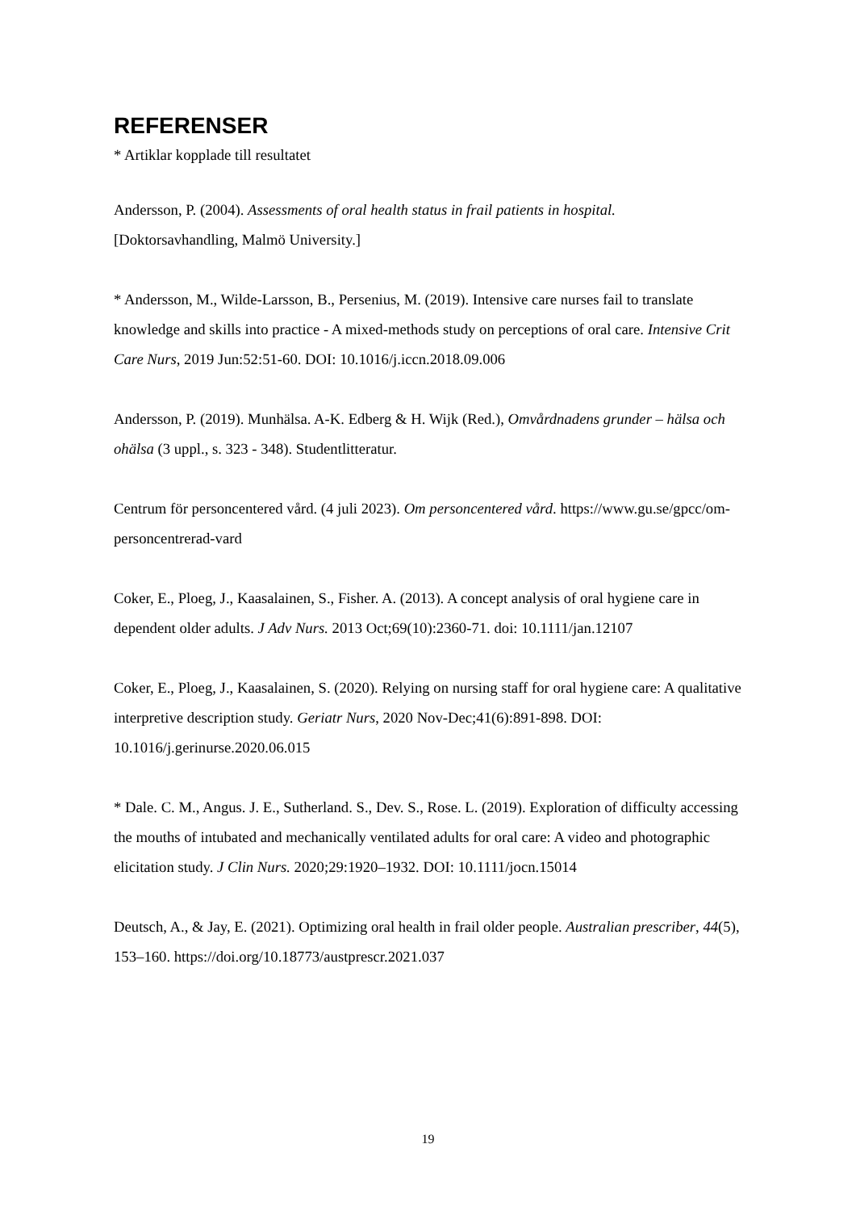REFERENSER
* Artiklar kopplade till resultatet
Andersson, P. (2004). Assessments of oral health status in frail patients in hospital. [Doktorsavhandling, Malmö University.]
* Andersson, M., Wilde-Larsson, B., Persenius, M. (2019). Intensive care nurses fail to translate knowledge and skills into practice - A mixed-methods study on perceptions of oral care. Intensive Crit Care Nurs, 2019 Jun:52:51-60. DOI: 10.1016/j.iccn.2018.09.006
Andersson, P. (2019). Munhälsa. A-K. Edberg & H. Wijk (Red.), Omvårdnadens grunder – hälsa och ohälsa (3 uppl., s. 323 - 348). Studentlitteratur.
Centrum för personcentered vård. (4 juli 2023). Om personcentered vård. https://www.gu.se/gpcc/om-personcentrerad-vard
Coker, E., Ploeg, J., Kaasalainen, S., Fisher. A. (2013). A concept analysis of oral hygiene care in dependent older adults. J Adv Nurs. 2013 Oct;69(10):2360-71. doi: 10.1111/jan.12107
Coker, E., Ploeg, J., Kaasalainen, S. (2020). Relying on nursing staff for oral hygiene care: A qualitative interpretive description study. Geriatr Nurs, 2020 Nov-Dec;41(6):891-898. DOI: 10.1016/j.gerinurse.2020.06.015
* Dale. C. M., Angus. J. E., Sutherland. S., Dev. S., Rose. L. (2019). Exploration of difficulty accessing the mouths of intubated and mechanically ventilated adults for oral care: A video and photographic elicitation study. J Clin Nurs. 2020;29:1920–1932. DOI: 10.1111/jocn.15014
Deutsch, A., & Jay, E. (2021). Optimizing oral health in frail older people. Australian prescriber, 44(5), 153–160. https://doi.org/10.18773/austprescr.2021.037
19